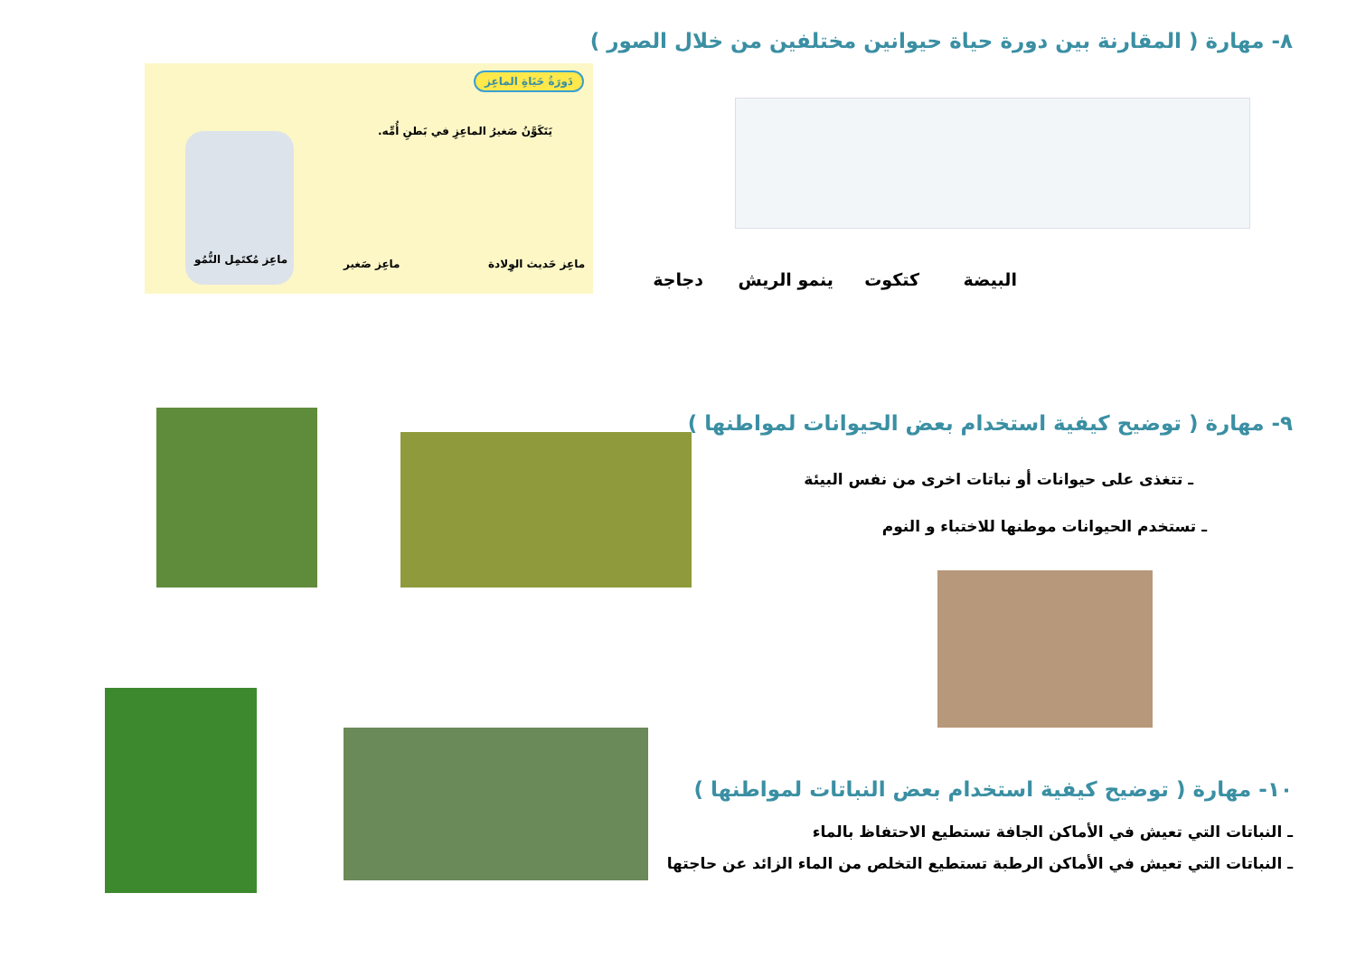٨- مهارة ( المقارنة بين دورة حياة حيوانين مختلفين من خلال الصور )
دَورَةُ حَيَاةِ الماعِز
يَتَكَوَّنُ صَغيرُ الماعِزِ في بَطنِ أُمِّه.
ماعِز مُكتَمِل النُّمُو ماعِز صَغير ماعِز حَديث الوِلادة
البيضة كتكوت ينمو الريش دجاجة
٩- مهارة ( توضيح كيفية استخدام بعض الحيوانات لمواطنها )
ـ تتغذى على حيوانات أو نباتات اخرى من نفس البيئة
ـ تستخدم الحيوانات موطنها للاختباء و النوم
١٠- مهارة ( توضيح كيفية استخدام بعض النباتات لمواطنها )
ـ النباتات التي تعيش في الأماكن الجافة تستطيع الاحتفاظ بالماء
ـ النباتات التي تعيش في الأماكن الرطبة تستطيع التخلص من الماء الزائد عن حاجتها